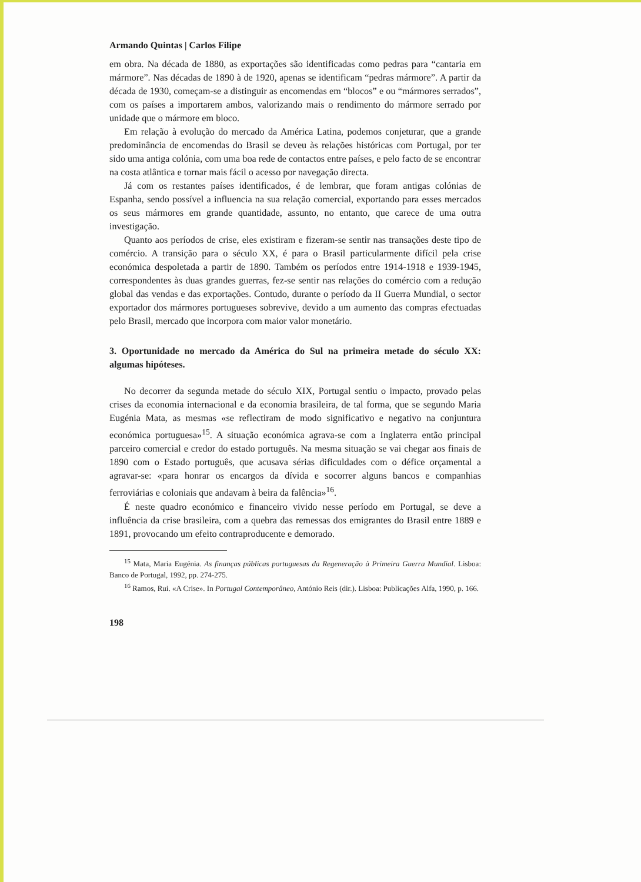Armando Quintas | Carlos Filipe
em obra. Na década de 1880, as exportações são identificadas como pedras para “cantaria em mármore”. Nas décadas de 1890 à de 1920, apenas se identificam “pedras mármore”. A partir da década de 1930, começam-se a distinguir as encomendas em “blocos” e ou “mármores serrados”, com os países a importarem ambos, valorizando mais o rendimento do mármore serrado por unidade que o mármore em bloco.
Em relação à evolução do mercado da América Latina, podemos conjeturar, que a grande predominância de encomendas do Brasil se deveu às relações históricas com Portugal, por ter sido uma antiga colónia, com uma boa rede de contactos entre países, e pelo facto de se encontrar na costa atlântica e tornar mais fácil o acesso por navegação directa.
Já com os restantes países identificados, é de lembrar, que foram antigas colónias de Espanha, sendo possível a influencia na sua relação comercial, exportando para esses mercados os seus mármores em grande quantidade, assunto, no entanto, que carece de uma outra investigação.
Quanto aos períodos de crise, eles existiram e fizeram-se sentir nas transações deste tipo de comércio. A transição para o século XX, é para o Brasil particularmente difícil pela crise económica despoletada a partir de 1890. Também os períodos entre 1914-1918 e 1939-1945, correspondentes às duas grandes guerras, fez-se sentir nas relações do comércio com a redução global das vendas e das exportações. Contudo, durante o período da II Guerra Mundial, o sector exportador dos mármores portugueses sobrevive, devido a um aumento das compras efectuadas pelo Brasil, mercado que incorpora com maior valor monetário.
3. Oportunidade no mercado da América do Sul na primeira metade do século XX: algumas hipóteses.
No decorrer da segunda metade do século XIX, Portugal sentiu o impacto, provado pelas crises da economia internacional e da economia brasileira, de tal forma, que se segundo Maria Eugénia Mata, as mesmas «se reflectiram de modo significativo e negativo na conjuntura económica portuguesa»<sup>15</sup>. A situação económica agrava-se com a Inglaterra então principal parceiro comercial e credor do estado português. Na mesma situação se vai chegar aos finais de 1890 com o Estado português, que acusava sérias dificuldades com o défice orçamental a agravar-se: «para honrar os encargos da dívida e socorrer alguns bancos e companhias ferroviárias e coloniais que andavam à beira da falência»<sup>16</sup>.
É neste quadro económico e financeiro vivido nesse período em Portugal, se deve a influência da crise brasileira, com a quebra das remessas dos emigrantes do Brasil entre 1889 e 1891, provocando um efeito contraproducente e demorado.
<sup>15</sup> Mata, Maria Eugénia. As finanças públicas portuguesas da Regeneração à Primeira Guerra Mundial. Lisboa: Banco de Portugal, 1992, pp. 274-275.
<sup>16</sup> Ramos, Rui. «A Crise». In Portugal Contemporâneo, António Reis (dir.). Lisboa: Publicações Alfa, 1990, p. 166.
198